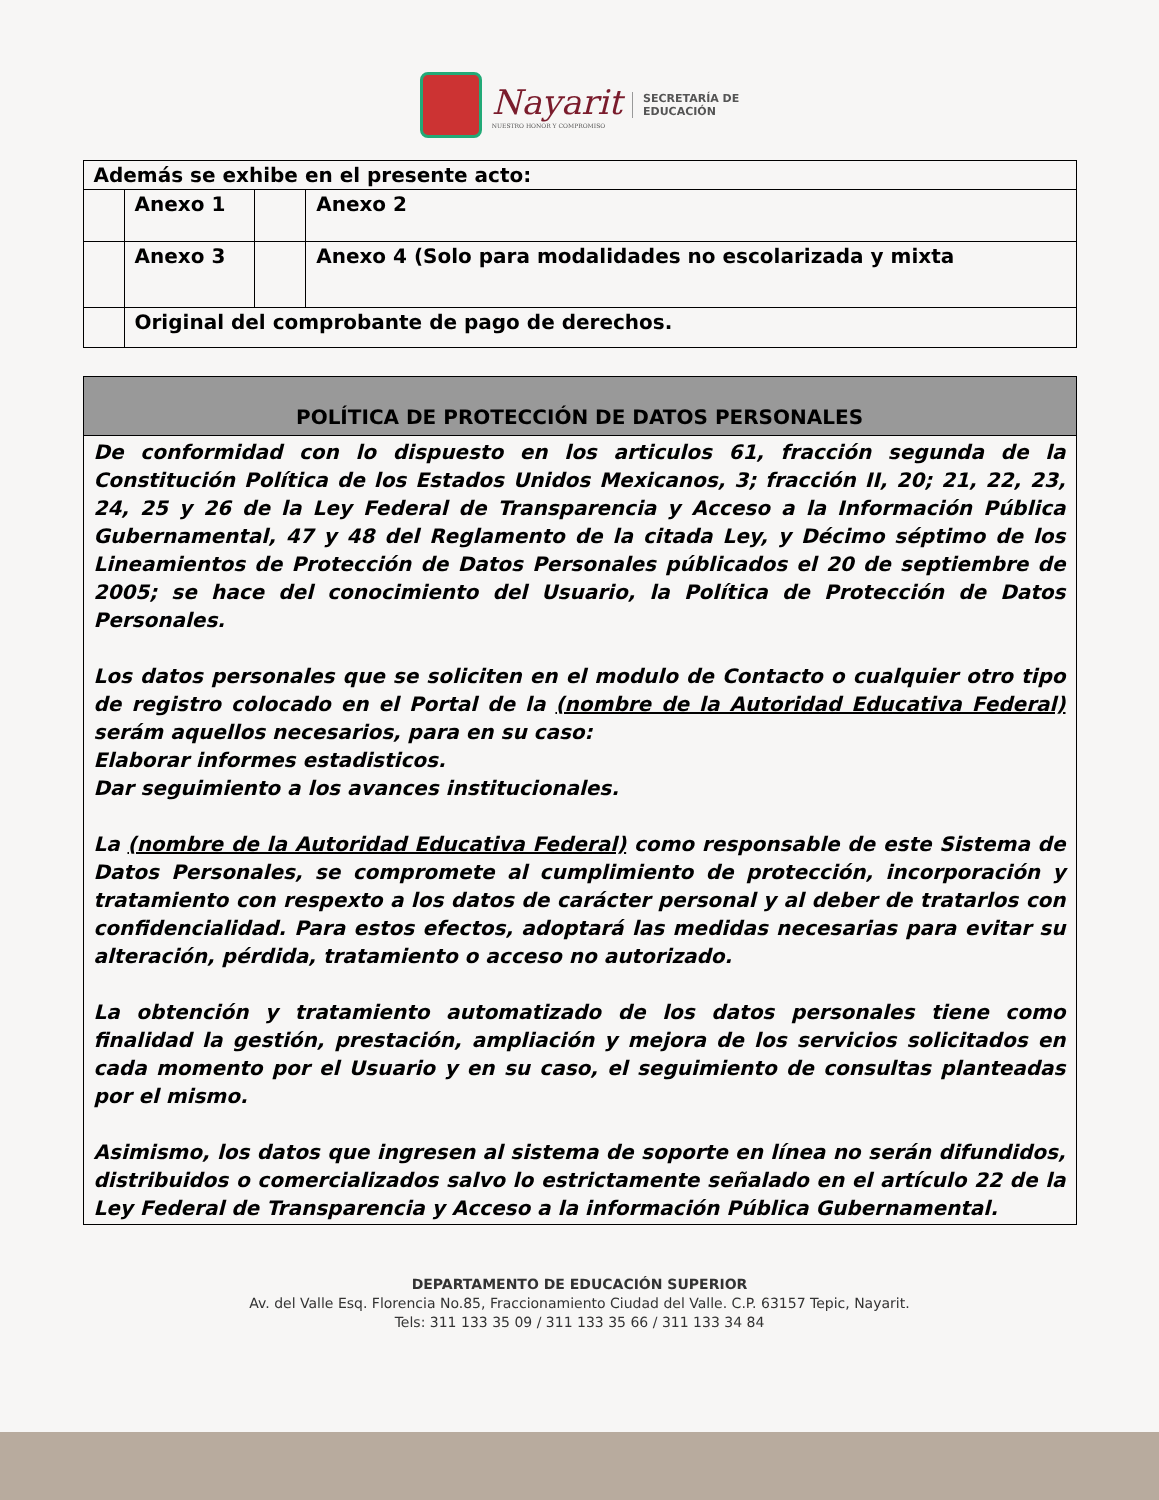Nayarit
NUESTRO HONOR Y COMPROMISO
SECRETARÍA DE
EDUCACIÓN
| Además se exhibe en el presente acto: | | | |
| | Anexo 1 | | Anexo 2 |
| | Anexo 3 | | Anexo 4 (Solo para modalidades no escolarizada y mixta |
| | Original del comprobante de pago de derechos. | | |
| POLÍTICA DE PROTECCIÓN DE DATOS PERSONALES |
| De conformidad con lo dispuesto en los articulos 61, fracción segunda de la Constitución Política de los Estados Unidos Mexicanos, 3; fracción II, 20; 21, 22, 23, 24, 25 y 26 de la Ley Federal de Transparencia y Acceso a la Información Pública Gubernamental, 47 y 48 del Reglamento de la citada Ley, y Décimo séptimo de los Lineamientos de Protección de Datos Personales públicados el 20 de septiembre de 2005; se hace del conocimiento del Usuario, la Política de Protección de Datos Personales. Los datos personales que se soliciten en el modulo de Contacto o cualquier otro tipo de registro colocado en el Portal de la (nombre de la Autoridad Educativa Federal) serám aquellos necesarios, para en su caso: Elaborar informes estadisticos. Dar seguimiento a los avances institucionales. La (nombre de la Autoridad Educativa Federal) como responsable de este Sistema de Datos Personales, se compromete al cumplimiento de protección, incorporación y tratamiento con respexto a los datos de carácter personal y al deber de tratarlos con confidencialidad. Para estos efectos, adoptará las medidas necesarias para evitar su alteración, pérdida, tratamiento o acceso no autorizado. La obtención y tratamiento automatizado de los datos personales tiene como finalidad la gestión, prestación, ampliación y mejora de los servicios solicitados en cada momento por el Usuario y en su caso, el seguimiento de consultas planteadas por el mismo. Asimismo, los datos que ingresen al sistema de soporte en línea no serán difundidos, distribuidos o comercializados salvo lo estrictamente señalado en el artículo 22 de la Ley Federal de Transparencia y Acceso a la información Pública Gubernamental. |
DEPARTAMENTO DE EDUCACIÓN SUPERIOR
Av. del Valle Esq. Florencia No.85, Fraccionamiento Ciudad del Valle. C.P. 63157 Tepic, Nayarit.
Tels: 311 133 35 09 / 311 133 35 66 / 311 133 34 84